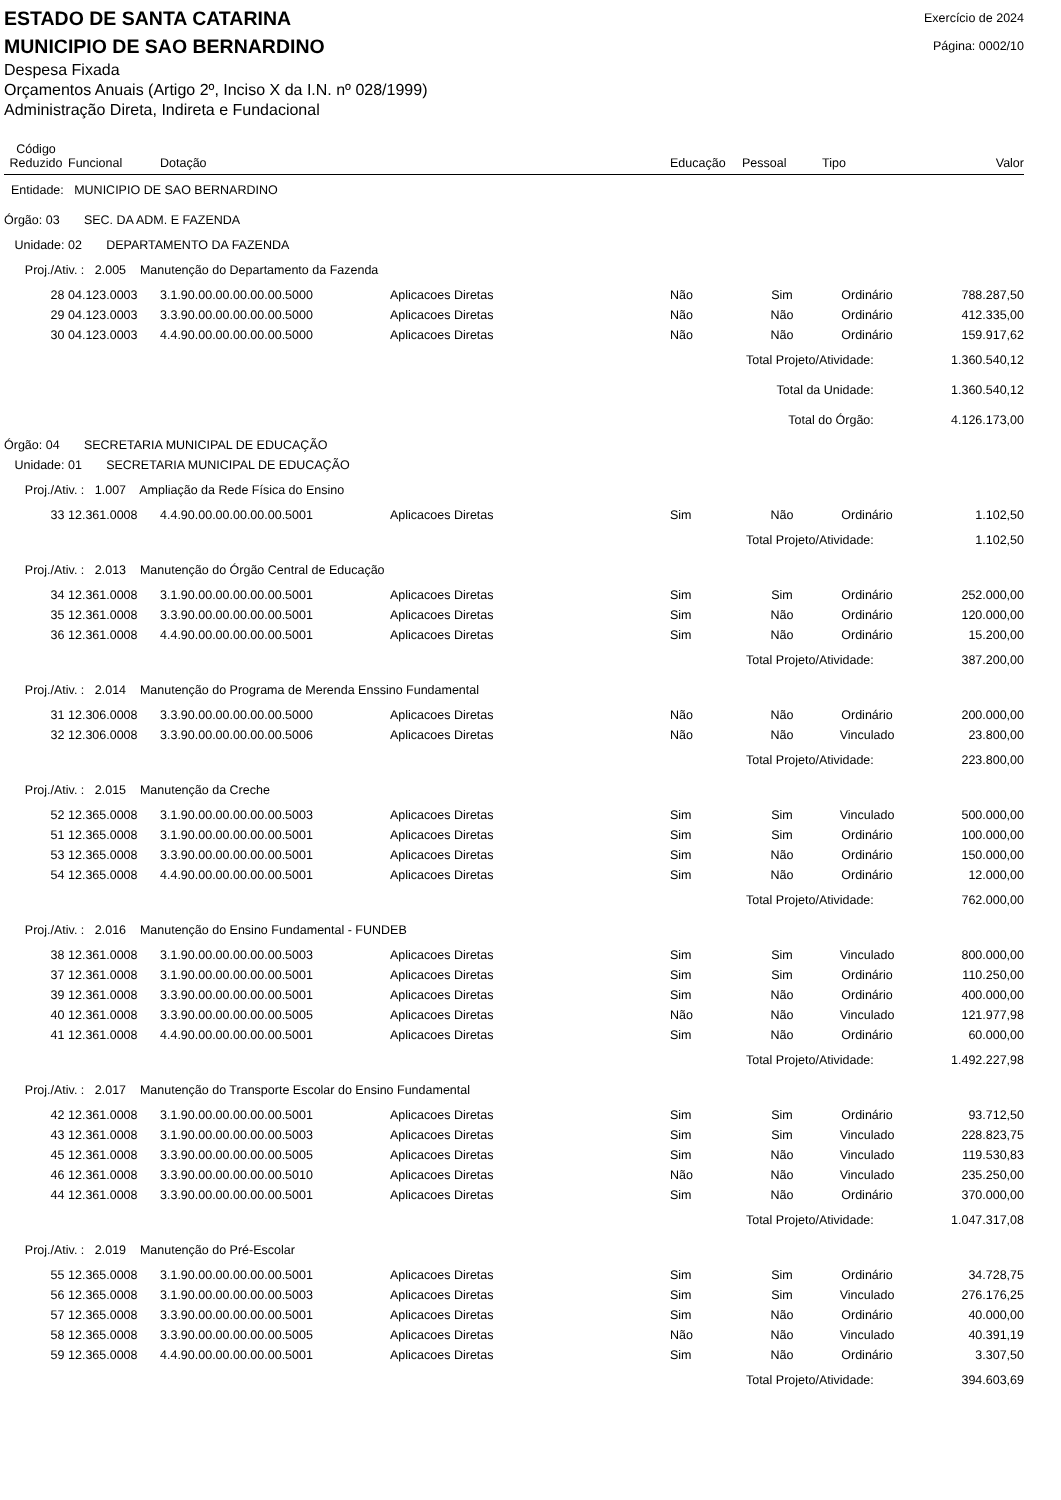ESTADO DE SANTA CATARINA
MUNICIPIO DE SAO BERNARDINO
Exercício de 2024
Página: 0002/10
Despesa Fixada
Orçamentos Anuais (Artigo 2º, Inciso X da I.N. nº 028/1999)
Administração Direta, Indireta e Fundacional
| Código Reduzido | Funcional | Dotação | | Educação | Pessoal | Tipo | Valor |
| --- | --- | --- | --- | --- | --- | --- | --- |
| Entidade: MUNICIPIO DE SAO BERNARDINO | | | | | | | |
| Órgão: 03 SEC. DA ADM. E FAZENDA | | | | | | | |
| Unidade: 02 DEPARTAMENTO DA FAZENDA | | | | | | | |
| Proj./Ativ. : 2.005 Manutenção do Departamento da Fazenda | | | | | | | |
| 28 | 04.123.0003 | 3.1.90.00.00.00.00.00.5000 | Aplicacoes Diretas | Não | Sim | Ordinário | 788.287,50 |
| 29 | 04.123.0003 | 3.3.90.00.00.00.00.00.5000 | Aplicacoes Diretas | Não | Não | Ordinário | 412.335,00 |
| 30 | 04.123.0003 | 4.4.90.00.00.00.00.00.5000 | Aplicacoes Diretas | Não | Não | Ordinário | 159.917,62 |
| Total Projeto/Atividade: | | | | | | | 1.360.540,12 |
| Total da Unidade: | | | | | | | 1.360.540,12 |
| Total do Órgão: | | | | | | | 4.126.173,00 |
| Órgão: 04 SECRETARIA MUNICIPAL DE EDUCAÇÃO | | | | | | | |
| Unidade: 01 SECRETARIA MUNICIPAL DE EDUCAÇÃO | | | | | | | |
| Proj./Ativ. : 1.007 Ampliação da Rede Física do Ensino | | | | | | | |
| 33 | 12.361.0008 | 4.4.90.00.00.00.00.00.5001 | Aplicacoes Diretas | Sim | Não | Ordinário | 1.102,50 |
| Total Projeto/Atividade: | | | | | | | 1.102,50 |
| Proj./Ativ. : 2.013 Manutenção do Órgão Central de Educação | | | | | | | |
| 34 | 12.361.0008 | 3.1.90.00.00.00.00.00.5001 | Aplicacoes Diretas | Sim | Sim | Ordinário | 252.000,00 |
| 35 | 12.361.0008 | 3.3.90.00.00.00.00.00.5001 | Aplicacoes Diretas | Sim | Não | Ordinário | 120.000,00 |
| 36 | 12.361.0008 | 4.4.90.00.00.00.00.00.5001 | Aplicacoes Diretas | Sim | Não | Ordinário | 15.200,00 |
| Total Projeto/Atividade: | | | | | | | 387.200,00 |
| Proj./Ativ. : 2.014 Manutenção do Programa de Merenda Enssino Fundamental | | | | | | | |
| 31 | 12.306.0008 | 3.3.90.00.00.00.00.00.5000 | Aplicacoes Diretas | Não | Não | Ordinário | 200.000,00 |
| 32 | 12.306.0008 | 3.3.90.00.00.00.00.00.5006 | Aplicacoes Diretas | Não | Não | Vinculado | 23.800,00 |
| Total Projeto/Atividade: | | | | | | | 223.800,00 |
| Proj./Ativ. : 2.015 Manutenção da Creche | | | | | | | |
| 52 | 12.365.0008 | 3.1.90.00.00.00.00.00.5003 | Aplicacoes Diretas | Sim | Sim | Vinculado | 500.000,00 |
| 51 | 12.365.0008 | 3.1.90.00.00.00.00.00.5001 | Aplicacoes Diretas | Sim | Sim | Ordinário | 100.000,00 |
| 53 | 12.365.0008 | 3.3.90.00.00.00.00.00.5001 | Aplicacoes Diretas | Sim | Não | Ordinário | 150.000,00 |
| 54 | 12.365.0008 | 4.4.90.00.00.00.00.00.5001 | Aplicacoes Diretas | Sim | Não | Ordinário | 12.000,00 |
| Total Projeto/Atividade: | | | | | | | 762.000,00 |
| Proj./Ativ. : 2.016 Manutenção do Ensino Fundamental - FUNDEB | | | | | | | |
| 38 | 12.361.0008 | 3.1.90.00.00.00.00.00.5003 | Aplicacoes Diretas | Sim | Sim | Vinculado | 800.000,00 |
| 37 | 12.361.0008 | 3.1.90.00.00.00.00.00.5001 | Aplicacoes Diretas | Sim | Sim | Ordinário | 110.250,00 |
| 39 | 12.361.0008 | 3.3.90.00.00.00.00.00.5001 | Aplicacoes Diretas | Sim | Não | Ordinário | 400.000,00 |
| 40 | 12.361.0008 | 3.3.90.00.00.00.00.00.5005 | Aplicacoes Diretas | Não | Não | Vinculado | 121.977,98 |
| 41 | 12.361.0008 | 4.4.90.00.00.00.00.00.5001 | Aplicacoes Diretas | Sim | Não | Ordinário | 60.000,00 |
| Total Projeto/Atividade: | | | | | | | 1.492.227,98 |
| Proj./Ativ. : 2.017 Manutenção do Transporte Escolar do Ensino Fundamental | | | | | | | |
| 42 | 12.361.0008 | 3.1.90.00.00.00.00.00.5001 | Aplicacoes Diretas | Sim | Sim | Ordinário | 93.712,50 |
| 43 | 12.361.0008 | 3.1.90.00.00.00.00.00.5003 | Aplicacoes Diretas | Sim | Sim | Vinculado | 228.823,75 |
| 45 | 12.361.0008 | 3.3.90.00.00.00.00.00.5005 | Aplicacoes Diretas | Sim | Não | Vinculado | 119.530,83 |
| 46 | 12.361.0008 | 3.3.90.00.00.00.00.00.5010 | Aplicacoes Diretas | Não | Não | Vinculado | 235.250,00 |
| 44 | 12.361.0008 | 3.3.90.00.00.00.00.00.5001 | Aplicacoes Diretas | Sim | Não | Ordinário | 370.000,00 |
| Total Projeto/Atividade: | | | | | | | 1.047.317,08 |
| Proj./Ativ. : 2.019 Manutenção do Pré-Escolar | | | | | | | |
| 55 | 12.365.0008 | 3.1.90.00.00.00.00.00.5001 | Aplicacoes Diretas | Sim | Sim | Ordinário | 34.728,75 |
| 56 | 12.365.0008 | 3.1.90.00.00.00.00.00.5003 | Aplicacoes Diretas | Sim | Sim | Vinculado | 276.176,25 |
| 57 | 12.365.0008 | 3.3.90.00.00.00.00.00.5001 | Aplicacoes Diretas | Sim | Não | Ordinário | 40.000,00 |
| 58 | 12.365.0008 | 3.3.90.00.00.00.00.00.5005 | Aplicacoes Diretas | Não | Não | Vinculado | 40.391,19 |
| 59 | 12.365.0008 | 4.4.90.00.00.00.00.00.5001 | Aplicacoes Diretas | Sim | Não | Ordinário | 3.307,50 |
| Total Projeto/Atividade: | | | | | | | 394.603,69 |